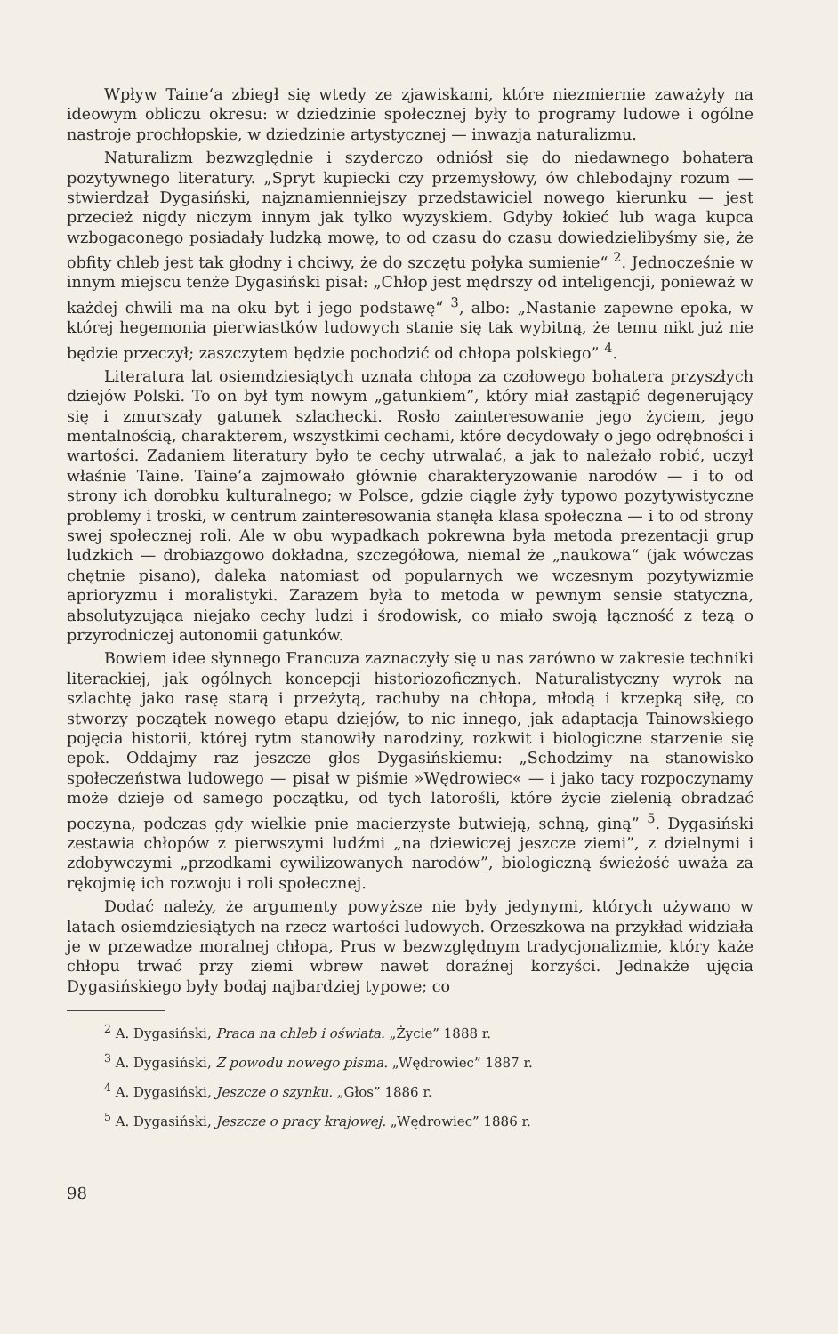Wpływ Taine‘a zbiegł się wtedy ze zjawiskami, które niezmiernie zaważyły na ideowym obliczu okresu: w dziedzinie społecznej były to programy ludowe i ogólne nastroje prochłopskie, w dziedzinie artystycznej — inwazja naturalizmu.
Naturalizm bezwzględnie i szyderczo odniósł się do niedawnego bohatera pozytywnego literatury. „Spryt kupiecki czy przemysłowy, ów chlebodajny rozum — stwierdzał Dygasiński, najznamienniejszy przedstawiciel nowego kierunku — jest przecież nigdy niczym innym jak tylko wyzyskiem. Gdyby łokieć lub waga kupca wzbogaconego posiadały ludzką mowę, to od czasu do czasu dowiedzielibyśmy się, że obfity chleb jest tak głodny i chciwy, że do szczętu połyka sumienie“ <sup>2</sup>. Jednocześnie w innym miejscu tenże Dygasiński pisał: „Chłop jest mędrszy od inteligencji, ponieważ w każdej chwili ma na oku byt i jego podstawę“ <sup>3</sup>, albo: „Nastanie zapewne epoka, w której hegemonia pierwiastków ludowych stanie się tak wybitną, że temu nikt już nie będzie przeczył; zaszczytem będzie pochodzić od chłopa polskiego” <sup>4</sup>.
Literatura lat osiemdziesiątych uznała chłopa za czołowego bohatera przyszłych dziejów Polski. To on był tym nowym „gatunkiem”, który miał zastąpić degenerujący się i zmurszały gatunek szlachecki. Rosło zainteresowanie jego życiem, jego mentalnością, charakterem, wszystkimi cechami, które decydowały o jego odrębności i wartości. Zadaniem literatury było te cechy utrwalać, a jak to należało robić, uczył właśnie Taine. Taine‘a zajmowało głównie charakteryzowanie narodów — i to od strony ich dorobku kulturalnego; w Polsce, gdzie ciągle żyły typowo pozytywistyczne problemy i troski, w centrum zainteresowania stanęła klasa społeczna — i to od strony swej społecznej roli. Ale w obu wypadkach pokrewna była metoda prezentacji grup ludzkich — drobiazgowo dokładna, szczegółowa, niemal że „naukowa“ (jak wówczas chętnie pisano), daleka natomiast od popularnych we wczesnym pozytywizmie aprioryzmu i moralistyki. Zarazem była to metoda w pewnym sensie statyczna, absolutyzująca niejako cechy ludzi i środowisk, co miało swoją łączność z tezą o przyrodniczej autonomii gatunków.
Bowiem idee słynnego Francuza zaznaczyły się u nas zarówno w zakresie techniki literackiej, jak ogólnych koncepcji historiozoficznych. Naturalistyczny wyrok na szlachtę jako rasę starą i przeżytą, rachuby na chłopa, młodą i krzepką siłę, co stworzy początek nowego etapu dziejów, to nic innego, jak adaptacja Tainowskiego pojęcia historii, której rytm stanowiły narodziny, rozkwit i biologiczne starzenie się epok. Oddajmy raz jeszcze głos Dygasińskiemu: „Schodzimy na stanowisko społeczeństwa ludowego — pisał w piśmie »Wędrowiec« — i jako tacy rozpoczynamy może dzieje od samego początku, od tych latorośli, które życie zielenią obradzać poczyna, podczas gdy wielkie pnie macierzyste butwieją, schną, giną” <sup>5</sup>. Dygasiński zestawia chłopów z pierwszymi ludźmi „na dziewiczej jeszcze ziemi”, z dzielnymi i zdobywczymi „przodkami cywilizowanych narodów”, biologiczną świeżość uważa za rękojmię ich rozwoju i roli społecznej.
Dodać należy, że argumenty powyższe nie były jedynymi, których używano w latach osiemdziesiątych na rzecz wartości ludowych. Orzeszkowa na przykład widziała je w przewadze moralnej chłopa, Prus w bezwzględnym tradycjonalizmie, który każe chłopu trwać przy ziemi wbrew nawet doraźnej korzyści. Jednakże ujęcia Dygasińskiego były bodaj najbardziej typowe; co
<sup>2</sup> A. Dygasiński, Praca na chleb i oświata. „Życie” 1888 r.
<sup>3</sup> A. Dygasiński, Z powodu nowego pisma. „Wędrowiec” 1887 r.
<sup>4</sup> A. Dygasiński, Jeszcze o szynku. „Głos” 1886 r.
<sup>5</sup> A. Dygasiński, Jeszcze o pracy krajowej. „Wędrowiec” 1886 r.
98